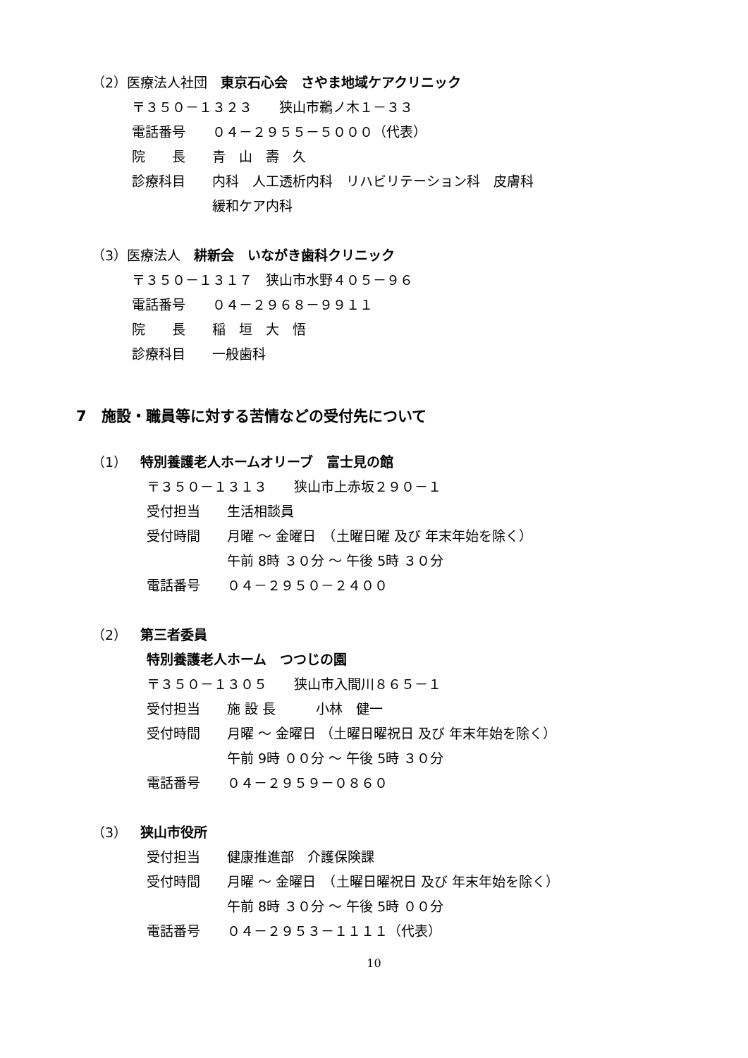（2）医療法人社団　東京石心会　さやま地域ケアクリニック
〒３５０－１３２３　　狭山市鵜ノ木１－３３
電話番号　　０４－２９５５－５０００（代表）
院　　長　　青　山　壽　久
診療科目　　内科　人工透析内科　リハビリテーション科　皮膚科
　　　　　　緩和ケア内科
（3）医療法人　耕新会　いながき歯科クリニック
〒３５０－１３１７　狭山市水野４０５－９６
電話番号　　０４－２９６８－９９１１
院　　長　　稲　垣　大　悟
診療科目　　一般歯科
7　施設・職員等に対する苦情などの受付先について
（1）　特別養護老人ホームオリーブ　富士見の館
〒３５０－１３１３　　狭山市上赤坂２９０－１
受付担当　　生活相談員
受付時間　　月曜 ～ 金曜日　（土曜日曜 及び 年末年始を除く）
　　　　　　午前 8時 ３０分 ～ 午後 5時 ３０分
電話番号　　０４－２９５０－２４００
（2）　第三者委員
特別養護老人ホーム　つつじの園
〒３５０－１３０５　　狭山市入間川８６５－１
受付担当　　施 設 長　　　小林　健一
受付時間　　月曜 ～ 金曜日 （土曜日曜祝日 及び 年末年始を除く）
　　　　　　午前 9時 ００分 ～ 午後 5時 ３０分
電話番号　　０４－２９５９－０８６０
（3）　狭山市役所
受付担当　　健康推進部　介護保険課
受付時間　　月曜 ～ 金曜日　（土曜日曜祝日 及び 年末年始を除く）
　　　　　　午前 8時 ３０分 ～ 午後 5時 ００分
電話番号　　０４－２９５３－１１１１（代表）
10